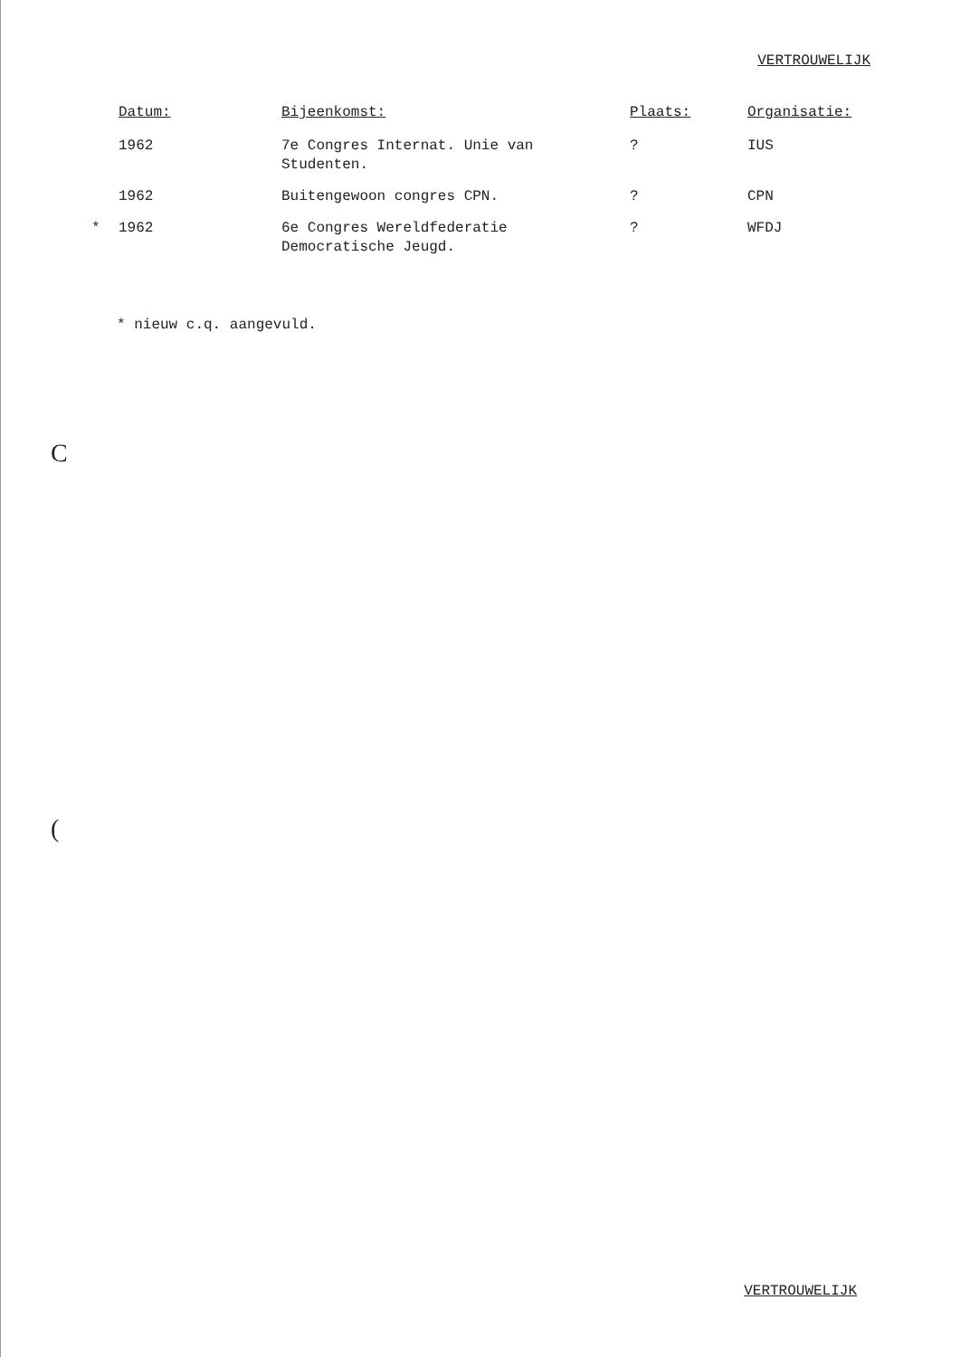VERTROUWELIJK
| | Datum: | Bijeenkomst: | Plaats: | Organisatie: |
| --- | --- | --- | --- | --- |
| | 1962 | 7e Congres Internat. Unie van Studenten. | ? | IUS |
| | 1962 | Buitengewoon congres CPN. | ? | CPN |
| * | 1962 | 6e Congres Wereldfederatie Democratische Jeugd. | ? | WFDJ |
* nieuw c.q. aangevuld.
C
(
VERTROUWELIJK